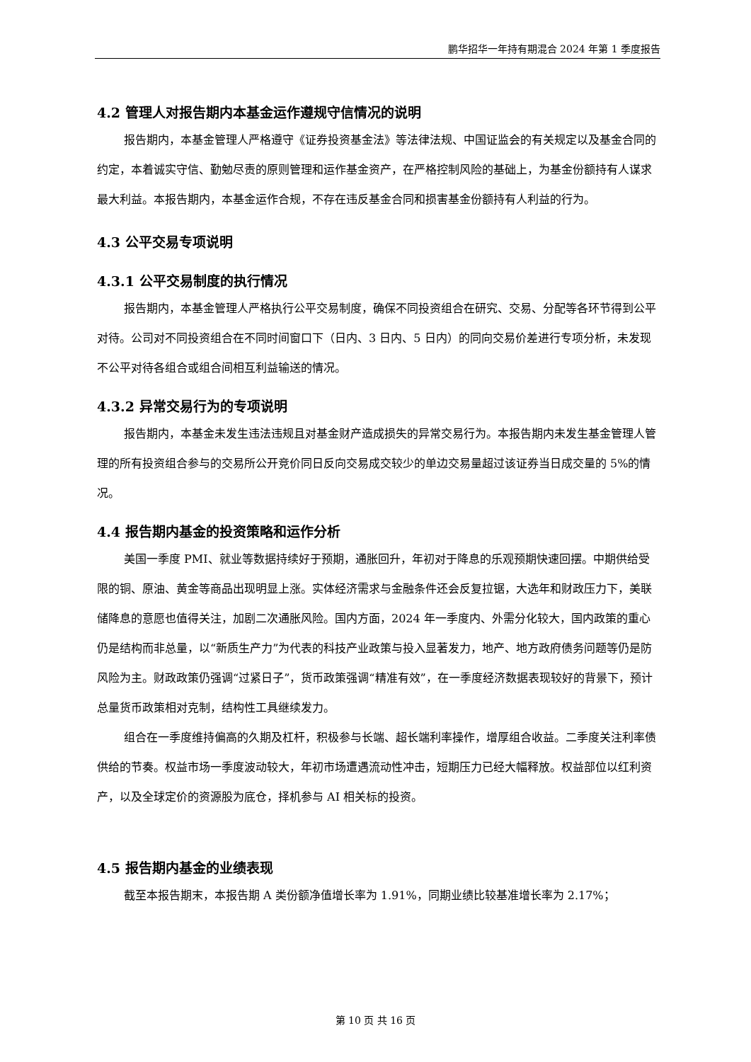鹏华招华一年持有期混合 2024 年第 1 季度报告
4.2 管理人对报告期内本基金运作遵规守信情况的说明
报告期内，本基金管理人严格遵守《证券投资基金法》等法律法规、中国证监会的有关规定以及基金合同的约定，本着诚实守信、勤勉尽责的原则管理和运作基金资产，在严格控制风险的基础上，为基金份额持有人谋求最大利益。本报告期内，本基金运作合规，不存在违反基金合同和损害基金份额持有人利益的行为。
4.3 公平交易专项说明
4.3.1 公平交易制度的执行情况
报告期内，本基金管理人严格执行公平交易制度，确保不同投资组合在研究、交易、分配等各环节得到公平对待。公司对不同投资组合在不同时间窗口下（日内、3 日内、5 日内）的同向交易价差进行专项分析，未发现不公平对待各组合或组合间相互利益输送的情况。
4.3.2 异常交易行为的专项说明
报告期内，本基金未发生违法违规且对基金财产造成损失的异常交易行为。本报告期内未发生基金管理人管理的所有投资组合参与的交易所公开竞价同日反向交易成交较少的单边交易量超过该证券当日成交量的 5%的情况。
4.4 报告期内基金的投资策略和运作分析
美国一季度 PMI、就业等数据持续好于预期，通胀回升，年初对于降息的乐观预期快速回摆。中期供给受限的铜、原油、黄金等商品出现明显上涨。实体经济需求与金融条件还会反复拉锯，大选年和财政压力下，美联储降息的意愿也值得关注，加剧二次通胀风险。国内方面，2024 年一季度内、外需分化较大，国内政策的重心仍是结构而非总量，以“新质生产力”为代表的科技产业政策与投入显著发力，地产、地方政府债务问题等仍是防风险为主。财政政策仍强调“过紧日子”，货币政策强调“精准有效”，在一季度经济数据表现较好的背景下，预计总量货币政策相对克制，结构性工具继续发力。
组合在一季度维持偏高的久期及杠杆，积极参与长端、超长端利率操作，增厚组合收益。二季度关注利率债供给的节奏。权益市场一季度波动较大，年初市场遭遇流动性冲击，短期压力已经大幅释放。权益部位以红利资产，以及全球定价的资源股为底仓，择机参与 AI 相关标的投资。
4.5 报告期内基金的业绩表现
截至本报告期末，本报告期 A 类份额净值增长率为 1.91%，同期业绩比较基准增长率为 2.17%；
第 10 页 共 16 页